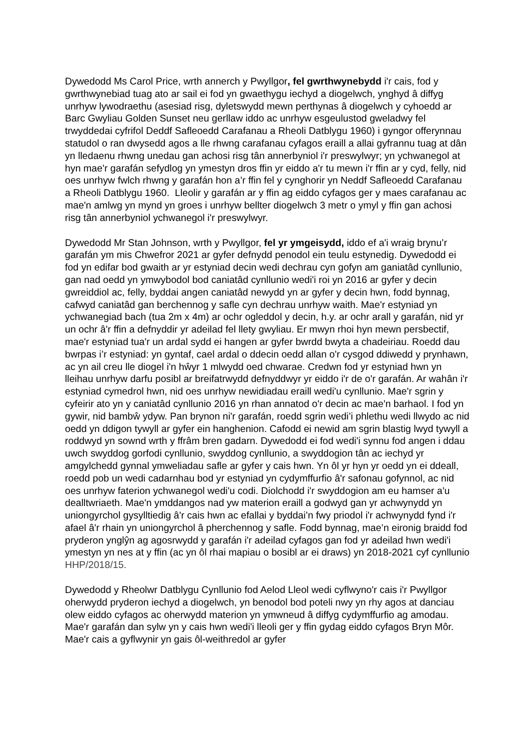Dywedodd Ms Carol Price, wrth annerch y Pwyllgor, fel gwrthwynebydd i'r cais, fod y gwrthwynebiad tuag ato ar sail ei fod yn gwaethygu iechyd a diogelwch, ynghyd â diffyg unrhyw lywodraethu (asesiad risg, dyletswydd mewn perthynas â diogelwch y cyhoedd ar Barc Gwyliau Golden Sunset neu gerllaw iddo ac unrhyw esgeulustod gweladwy fel trwyddedai cyfrifol Deddf Safleoedd Carafanau a Rheoli Datblygu 1960) i gyngor offerynnau statudol o ran dwysedd agos a lle rhwng carafanau cyfagos eraill a allai gyfrannu tuag at dân yn lledaenu rhwng unedau gan achosi risg tân annerbyniol i'r preswylwyr; yn ychwanegol at hyn mae'r garafán sefydlog yn ymestyn dros ffin yr eiddo a'r tu mewn i'r ffin ar y cyd, felly, nid oes unrhyw fwlch rhwng y garafán hon a’r ffin fel y cynghorir yn Neddf Safleoedd Carafanau a Rheoli Datblygu 1960. Lleolir y garafán ar y ffin ag eiddo cyfagos ger y maes carafanau ac mae'n amlwg yn mynd yn groes i unrhyw bellter diogelwch 3 metr o ymyl y ffin gan achosi risg tân annerbyniol ychwanegol i'r preswylwyr.
Dywedodd Mr Stan Johnson, wrth y Pwyllgor, fel yr ymgeisydd, iddo ef a'i wraig brynu’r garafán ym mis Chwefror 2021 ar gyfer defnydd penodol ein teulu estynedig. Dywedodd ei fod yn edifar bod gwaith ar yr estyniad decin wedi dechrau cyn gofyn am ganiatâd cynllunio, gan nad oedd yn ymwybodol bod caniatâd cynllunio wedi'i roi yn 2016 ar gyfer y decin gwreiddiol ac, felly, byddai angen caniatâd newydd yn ar gyfer y decin hwn, fodd bynnag, cafwyd caniatâd gan berchennog y safle cyn dechrau unrhyw waith. Mae'r estyniad yn ychwanegiad bach (tua 2m x 4m) ar ochr ogleddol y decin, h.y. ar ochr arall y garafán, nid yr un ochr â'r ffin a defnyddir yr adeilad fel llety gwyliau. Er mwyn rhoi hyn mewn persbectif, mae'r estyniad tua'r un ardal sydd ei hangen ar gyfer bwrdd bwyta a chadeiriau. Roedd dau bwrpas i’r estyniad: yn gyntaf, cael ardal o ddecin oedd allan o'r cysgod ddiwedd y prynhawn, ac yn ail creu lle diogel i'n hŵyr 1 mlwydd oed chwarae. Credwn fod yr estyniad hwn yn lleihau unrhyw darfu posibl ar breifatrwydd defnyddwyr yr eiddo i'r de o'r garafán. Ar wahân i'r estyniad cymedrol hwn, nid oes unrhyw newidiadau eraill wedi'u cynllunio. Mae'r sgrin y cyfeirir ato yn y caniatâd cynllunio 2016 yn rhan annatod o'r decin ac mae'n barhaol. I fod yn gywir, nid bambŵ ydyw. Pan brynon ni'r garafán, roedd sgrin wedi’i phlethu wedi llwydo ac nid oedd yn ddigon tywyll ar gyfer ein hanghenion. Cafodd ei newid am sgrin blastig lwyd tywyll a roddwyd yn sownd wrth y ffrâm bren gadarn. Dywedodd ei fod wedi'i synnu fod angen i ddau uwch swyddog gorfodi cynllunio, swyddog cynllunio, a swyddogion tân ac iechyd yr amgylchedd gynnal ymweliadau safle ar gyfer y cais hwn. Yn ôl yr hyn yr oedd yn ei ddeall, roedd pob un wedi cadarnhau bod yr estyniad yn cydymffurfio â'r safonau gofynnol, ac nid oes unrhyw faterion ychwanegol wedi'u codi. Diolchodd i'r swyddogion am eu hamser a'u dealltwriaeth. Mae'n ymddangos nad yw materion eraill a godwyd gan yr achwynydd yn uniongyrchol gysylltiedig â'r cais hwn ac efallai y byddai’n fwy priodol i'r achwynydd fynd i'r afael â'r rhain yn uniongyrchol â pherchennog y safle. Fodd bynnag, mae’n eironig braidd fod pryderon ynglŷn ag agosrwydd y garafán i'r adeilad cyfagos gan fod yr adeilad hwn wedi'i ymestyn yn nes at y ffin (ac yn ôl rhai mapiau o bosibl ar ei draws) yn 2018-2021 cyf cynllunio HHP/2018/15.
Dywedodd y Rheolwr Datblygu Cynllunio fod Aelod Lleol wedi cyflwyno'r cais i'r Pwyllgor oherwydd pryderon iechyd a diogelwch, yn benodol bod poteli nwy yn rhy agos at danciau olew eiddo cyfagos ac oherwydd materion yn ymwneud â diffyg cydymffurfio ag amodau. Mae'r garafán dan sylw yn y cais hwn wedi'i lleoli ger y ffin gydag eiddo cyfagos Bryn Môr. Mae'r cais a gyflwynir yn gais ôl-weithredol ar gyfer